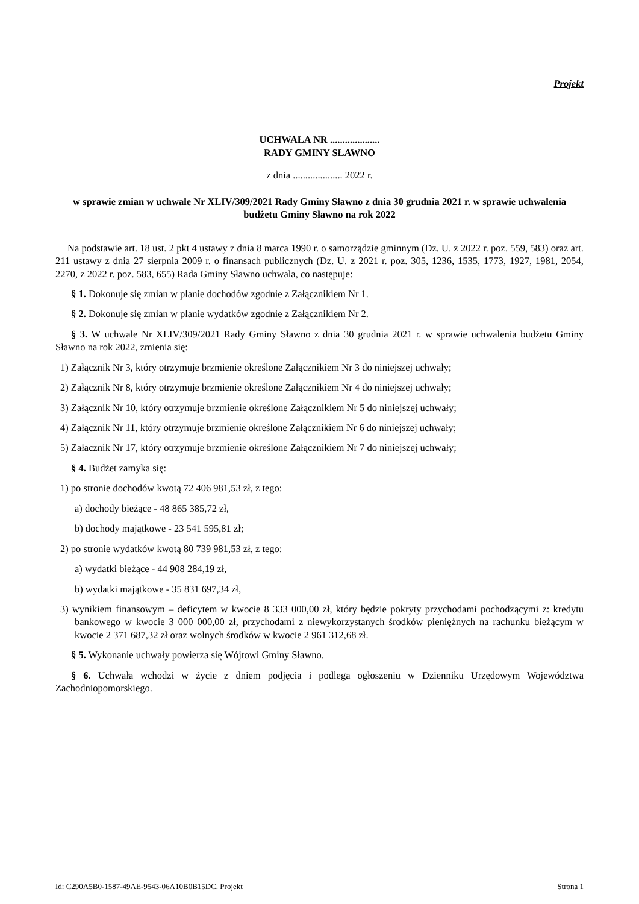Projekt
UCHWAŁA NR ....................
RADY GMINY SŁAWNO
z dnia .................... 2022 r.
w sprawie zmian w uchwale Nr XLIV/309/2021 Rady Gminy Sławno z dnia 30 grudnia 2021 r. w sprawie uchwalenia budżetu Gminy Sławno na rok 2022
Na podstawie art. 18 ust. 2 pkt 4 ustawy z dnia 8 marca 1990 r. o samorządzie gminnym (Dz. U. z 2022 r. poz. 559, 583) oraz art. 211 ustawy z dnia 27 sierpnia 2009 r. o finansach publicznych (Dz. U. z 2021 r. poz. 305, 1236, 1535, 1773, 1927, 1981, 2054, 2270, z 2022 r. poz. 583, 655) Rada Gminy Sławno uchwala, co następuje:
§ 1. Dokonuje się zmian w planie dochodów zgodnie z Załącznikiem Nr 1.
§ 2. Dokonuje się zmian w planie wydatków zgodnie z Załącznikiem Nr 2.
§ 3. W uchwale Nr XLIV/309/2021 Rady Gminy Sławno z dnia 30 grudnia 2021 r. w sprawie uchwalenia budżetu Gminy Sławno na rok 2022, zmienia się:
1) Załącznik Nr 3, który otrzymuje brzmienie określone Załącznikiem Nr 3 do niniejszej uchwały;
2) Załącznik Nr 8, który otrzymuje brzmienie określone Załącznikiem Nr 4 do niniejszej uchwały;
3) Załącznik Nr 10, który otrzymuje brzmienie określone Załącznikiem Nr 5 do niniejszej uchwały;
4) Załącznik Nr 11, który otrzymuje brzmienie określone Załącznikiem Nr 6 do niniejszej uchwały;
5) Załacznik Nr 17, który otrzymuje brzmienie określone Załącznikiem Nr 7 do niniejszej uchwały;
§ 4. Budżet zamyka się:
1) po stronie dochodów kwotą 72 406 981,53 zł, z tego:
a) dochody bieżące - 48 865 385,72 zł,
b) dochody majątkowe - 23 541 595,81 zł;
2) po stronie wydatków kwotą 80 739 981,53 zł, z tego:
a) wydatki bieżące - 44 908 284,19 zł,
b) wydatki majątkowe - 35 831 697,34 zł,
3) wynikiem finansowym – deficytem w kwocie 8 333 000,00 zł, który będzie pokryty przychodami pochodzącymi z: kredytu bankowego w kwocie 3 000 000,00 zł, przychodami z niewykorzystanych środków pieniężnych na rachunku bieżącym w kwocie 2 371 687,32 zł oraz wolnych środków w kwocie 2 961 312,68 zł.
§ 5. Wykonanie uchwały powierza się Wójtowi Gminy Sławno.
§ 6. Uchwała wchodzi w życie z dniem podjęcia i podlega ogłoszeniu w Dzienniku Urzędowym Województwa Zachodniopomorskiego.
Id: C290A5B0-1587-49AE-9543-06A10B0B15DC. Projekt Strona 1